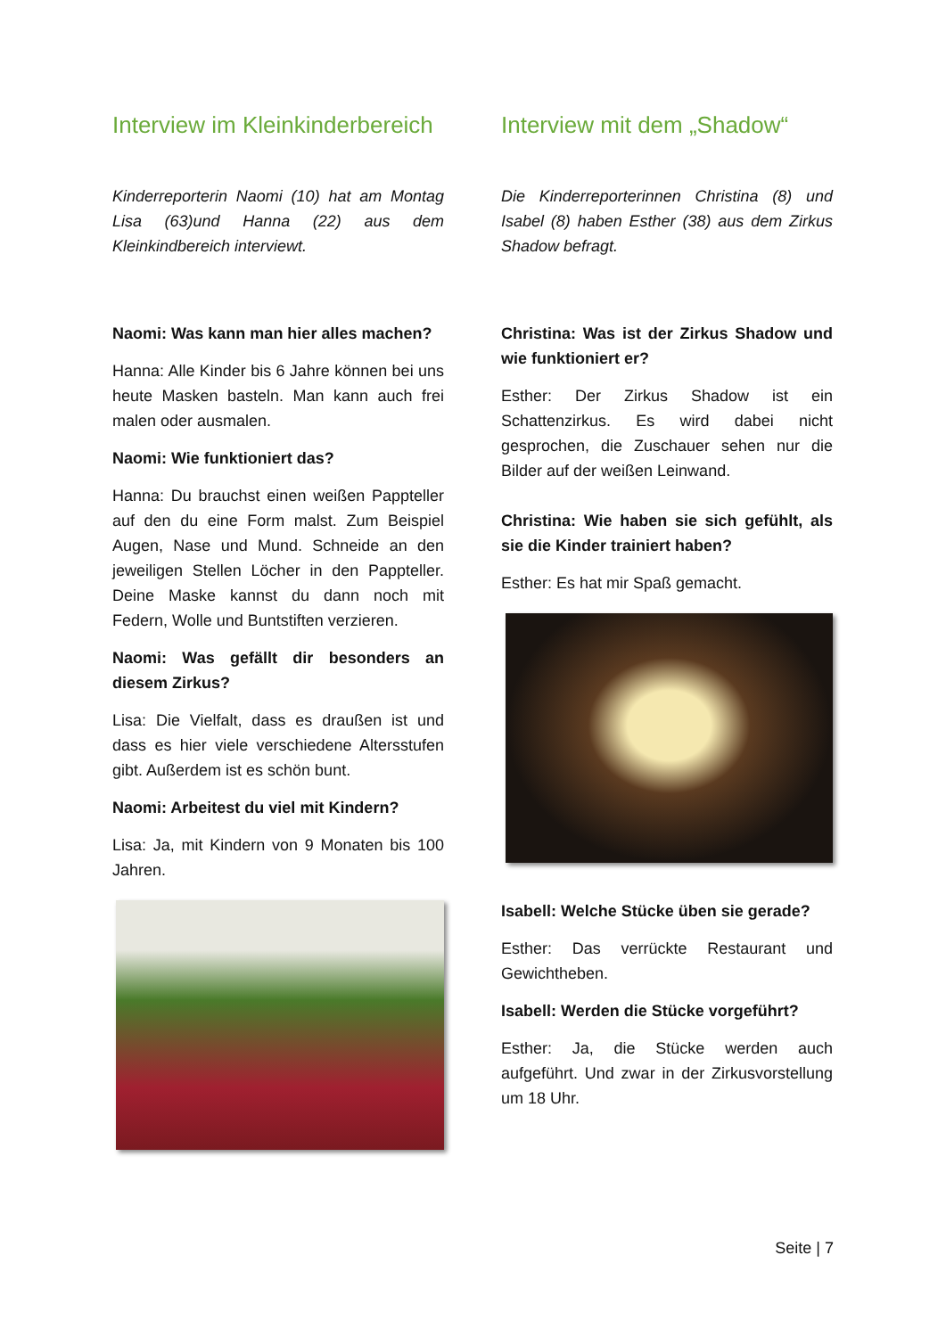Interview im Kleinkinderbereich
Kinderreporterin Naomi (10) hat am Montag Lisa (63)und Hanna (22) aus dem Kleinkindbereich interviewt.
Naomi: Was kann man hier alles machen?
Hanna: Alle Kinder bis 6 Jahre können bei uns heute Masken basteln. Man kann auch frei malen oder ausmalen.
Naomi: Wie funktioniert das?
Hanna: Du brauchst einen weißen Pappteller auf den du eine Form malst. Zum Beispiel Augen, Nase und Mund. Schneide an den jeweiligen Stellen Löcher in den Pappteller. Deine Maske kannst du dann noch mit Federn, Wolle und Buntstiften verzieren.
Naomi: Was gefällt dir besonders an diesem Zirkus?
Lisa: Die Vielfalt, dass es draußen ist und dass es hier viele verschiedene Altersstufen gibt. Außerdem ist es schön bunt.
Naomi: Arbeitest du viel mit Kindern?
Lisa: Ja, mit Kindern von 9 Monaten bis 100 Jahren.
Interview mit dem „Shadow“
Die Kinderreporterinnen Christina (8) und Isabel (8) haben Esther (38) aus dem Zirkus Shadow befragt.
Christina: Was ist der Zirkus Shadow und wie funktioniert er?
Esther: Der Zirkus Shadow ist ein Schattenzirkus. Es wird dabei nicht gesprochen, die Zuschauer sehen nur die Bilder auf der weißen Leinwand.
Christina: Wie haben sie sich gefühlt, als sie die Kinder trainiert haben?
Esther: Es hat mir Spaß gemacht.
Isabell: Welche Stücke üben sie gerade?
Esther: Das verrückte Restaurant und Gewichtheben.
Isabell: Werden die Stücke vorgeführt?
Esther: Ja, die Stücke werden auch aufgeführt. Und zwar in der Zirkusvorstellung um 18 Uhr.
Seite | 7